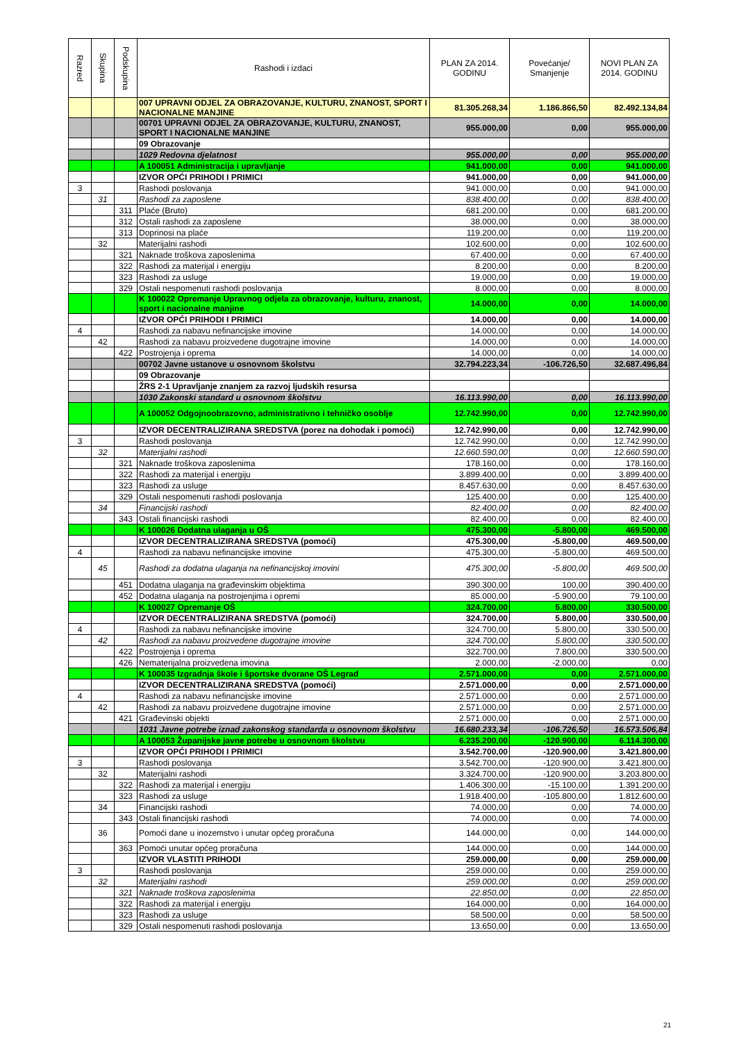| Razred | Skupina | Podskupina | Rashodi i izdaci | PLAN ZA 2014. GODINU | Povećanje/ Smanjenje | NOVI PLAN ZA 2014. GODINU |
| --- | --- | --- | --- | --- | --- | --- |
| | | | 007 UPRAVNI ODJEL ZA OBRAZOVANJE, KULTURU, ZNANOST, SPORT I NACIONALNE MANJINE | 81.305.268,34 | 1.186.866,50 | 82.492.134,84 |
| | | | 00701 UPRAVNI ODJEL ZA OBRAZOVANJE, KULTURU, ZNANOST, SPORT I NACIONALNE MANJINE | 955.000,00 | 0,00 | 955.000,00 |
| | | | 09 Obrazovanje | | | |
| | | | 1029 Redovna djelatnost | 955.000,00 | 0,00 | 955.000,00 |
| | | | A 100051 Administracija i upravljanje | 941.000,00 | 0,00 | 941.000,00 |
| | | | IZVOR OPĆI PRIHODI I PRIMICI | 941.000,00 | 0,00 | 941.000,00 |
| 3 | | | Rashodi poslovanja | 941.000,00 | 0,00 | 941.000,00 |
| | 31 | | Rashodi za zaposlene | 838.400,00 | 0,00 | 838.400,00 |
| | | 311 | Plaće (Bruto) | 681.200,00 | 0,00 | 681.200,00 |
| | | 312 | Ostali rashodi za zaposlene | 38.000,00 | 0,00 | 38.000,00 |
| | | 313 | Doprinosi na plaće | 119.200,00 | 0,00 | 119.200,00 |
| | 32 | | Materijalni rashodi | 102.600,00 | 0,00 | 102.600,00 |
| | | 321 | Naknade troškova zaposlenima | 67.400,00 | 0,00 | 67.400,00 |
| | | 322 | Rashodi za materijal i energiju | 8.200,00 | 0,00 | 8.200,00 |
| | | 323 | Rashodi za usluge | 19.000,00 | 0,00 | 19.000,00 |
| | | 329 | Ostali nespomenuti rashodi poslovanja | 8.000,00 | 0,00 | 8.000,00 |
| | | | K 100022 Opremanje Upravnog odjela za obrazovanje, kulturu, znanost, sport i nacionalne manjine | 14.000,00 | 0,00 | 14.000,00 |
| | | | IZVOR OPĆI PRIHODI I PRIMICI | 14.000,00 | 0,00 | 14.000,00 |
| 4 | | | Rashodi za nabavu nefinancijske imovine | 14.000,00 | 0,00 | 14.000,00 |
| | 42 | | Rashodi za nabavu proizvedene dugotrajne imovine | 14.000,00 | 0,00 | 14.000,00 |
| | | 422 | Postrojenja i oprema | 14.000,00 | 0,00 | 14.000,00 |
| | | | 00702 Javne ustanove u osnovnom školstvu | 32.794.223,34 | -106.726,50 | 32.687.496,84 |
| | | | 09 Obrazovanje | | | |
| | | | ŽRS 2-1 Upravljanje znanjem za razvoj ljudskih resursa | | | |
| | | | 1030 Zakonski standard u osnovnom školstvu | 16.113.990,00 | 0,00 | 16.113.990,00 |
| | | | A 100052 Odgojnoobrazovno, administrativno i tehničko osoblje | 12.742.990,00 | 0,00 | 12.742.990,00 |
| | | | IZVOR DECENTRALIZIRANA SREDSTVA (porez na dohodak i pomoći) | 12.742.990,00 | 0,00 | 12.742.990,00 |
| 3 | | | Rashodi poslovanja | 12.742.990,00 | 0,00 | 12.742.990,00 |
| | 32 | | Materijalni rashodi | 12.660.590,00 | 0,00 | 12.660.590,00 |
| | | 321 | Naknade troškova zaposlenima | 178.160,00 | 0,00 | 178.160,00 |
| | | 322 | Rashodi za materijal i energiju | 3.899.400,00 | 0,00 | 3.899.400,00 |
| | | 323 | Rashodi za usluge | 8.457.630,00 | 0,00 | 8.457.630,00 |
| | | 329 | Ostali nespomenuti rashodi poslovanja | 125.400,00 | 0,00 | 125.400,00 |
| | 34 | | Financijski rashodi | 82.400,00 | 0,00 | 82.400,00 |
| | | 343 | Ostali financijski rashodi | 82.400,00 | 0,00 | 82.400,00 |
| | | | K 100026 Dodatna ulaganja u OŠ | 475.300,00 | -5.800,00 | 469.500,00 |
| | | | IZVOR DECENTRALIZIRANA SREDSTVA (pomoći) | 475.300,00 | -5.800,00 | 469.500,00 |
| 4 | | | Rashodi za nabavu nefinancijske imovine | 475.300,00 | -5.800,00 | 469.500,00 |
| | 45 | | Rashodi za dodatna ulaganja na nefinancijskoj imovini | 475.300,00 | -5.800,00 | 469.500,00 |
| | | 451 | Dodatna ulaganja na građevinskim objektima | 390.300,00 | 100,00 | 390.400,00 |
| | | 452 | Dodatna ulaganja na postrojenjima i opremi | 85.000,00 | -5.900,00 | 79.100,00 |
| | | | K 100027 Opremanje OŠ | 324.700,00 | 5.800,00 | 330.500,00 |
| | | | IZVOR DECENTRALIZIRANA SREDSTVA (pomoći) | 324.700,00 | 5.800,00 | 330.500,00 |
| 4 | | | Rashodi za nabavu nefinancijske imovine | 324.700,00 | 5.800,00 | 330.500,00 |
| | 42 | | Rashodi za nabavu proizvedene dugotrajne imovine | 324.700,00 | 5.800,00 | 330.500,00 |
| | | 422 | Postrojenja i oprema | 322.700,00 | 7.800,00 | 330.500,00 |
| | | 426 | Nematerijalna proizvedena imovina | 2.000,00 | -2.000,00 | 0,00 |
| | | | K 100035 Izgradnja škole i športske dvorane OŠ Legrad | 2.571.000,00 | 0,00 | 2.571.000,00 |
| | | | IZVOR DECENTRALIZIRANA SREDSTVA (pomoći) | 2.571.000,00 | 0,00 | 2.571.000,00 |
| 4 | | | Rashodi za nabavu nefinancijske imovine | 2.571.000,00 | 0,00 | 2.571.000,00 |
| | 42 | | Rashodi za nabavu proizvedene dugotrajne imovine | 2.571.000,00 | 0,00 | 2.571.000,00 |
| | | 421 | Građevinski objekti | 2.571.000,00 | 0,00 | 2.571.000,00 |
| | | | 1031 Javne potrebe iznad zakonskog standarda u osnovnom školstvu | 16.680.233,34 | -106.726,50 | 16.573.506,84 |
| | | | A 100053 Županijske javne potrebe u osnovnom školstvu | 6.235.200,00 | -120.900,00 | 6.114.300,00 |
| | | | IZVOR OPĆI PRIHODI I PRIMICI | 3.542.700,00 | -120.900,00 | 3.421.800,00 |
| 3 | | | Rashodi poslovanja | 3.542.700,00 | -120.900,00 | 3.421.800,00 |
| | 32 | | Materijalni rashodi | 3.324.700,00 | -120.900,00 | 3.203.800,00 |
| | | 322 | Rashodi za materijal i energiju | 1.406.300,00 | -15.100,00 | 1.391.200,00 |
| | | 323 | Rashodi za usluge | 1.918.400,00 | -105.800,00 | 1.812.600,00 |
| | 34 | | Financijski rashodi | 74.000,00 | 0,00 | 74.000,00 |
| | | 343 | Ostali financijski rashodi | 74.000,00 | 0,00 | 74.000,00 |
| | 36 | | Pomoći dane u inozemstvo i unutar općeg proračuna | 144.000,00 | 0,00 | 144.000,00 |
| | | 363 | Pomoći unutar općeg proračuna | 144.000,00 | 0,00 | 144.000,00 |
| | | | IZVOR VLASTITI PRIHODI | 259.000,00 | 0,00 | 259.000,00 |
| 3 | | | Rashodi poslovanja | 259.000,00 | 0,00 | 259.000,00 |
| | 32 | | Materijalni rashodi | 259.000,00 | 0,00 | 259.000,00 |
| | | 321 | Naknade troškova zaposlenima | 22.850,00 | 0,00 | 22.850,00 |
| | | 322 | Rashodi za materijal i energiju | 164.000,00 | 0,00 | 164.000,00 |
| | | 323 | Rashodi za usluge | 58.500,00 | 0,00 | 58.500,00 |
| | | 329 | Ostali nespomenuti rashodi poslovanja | 13.650,00 | 0,00 | 13.650,00 |
21